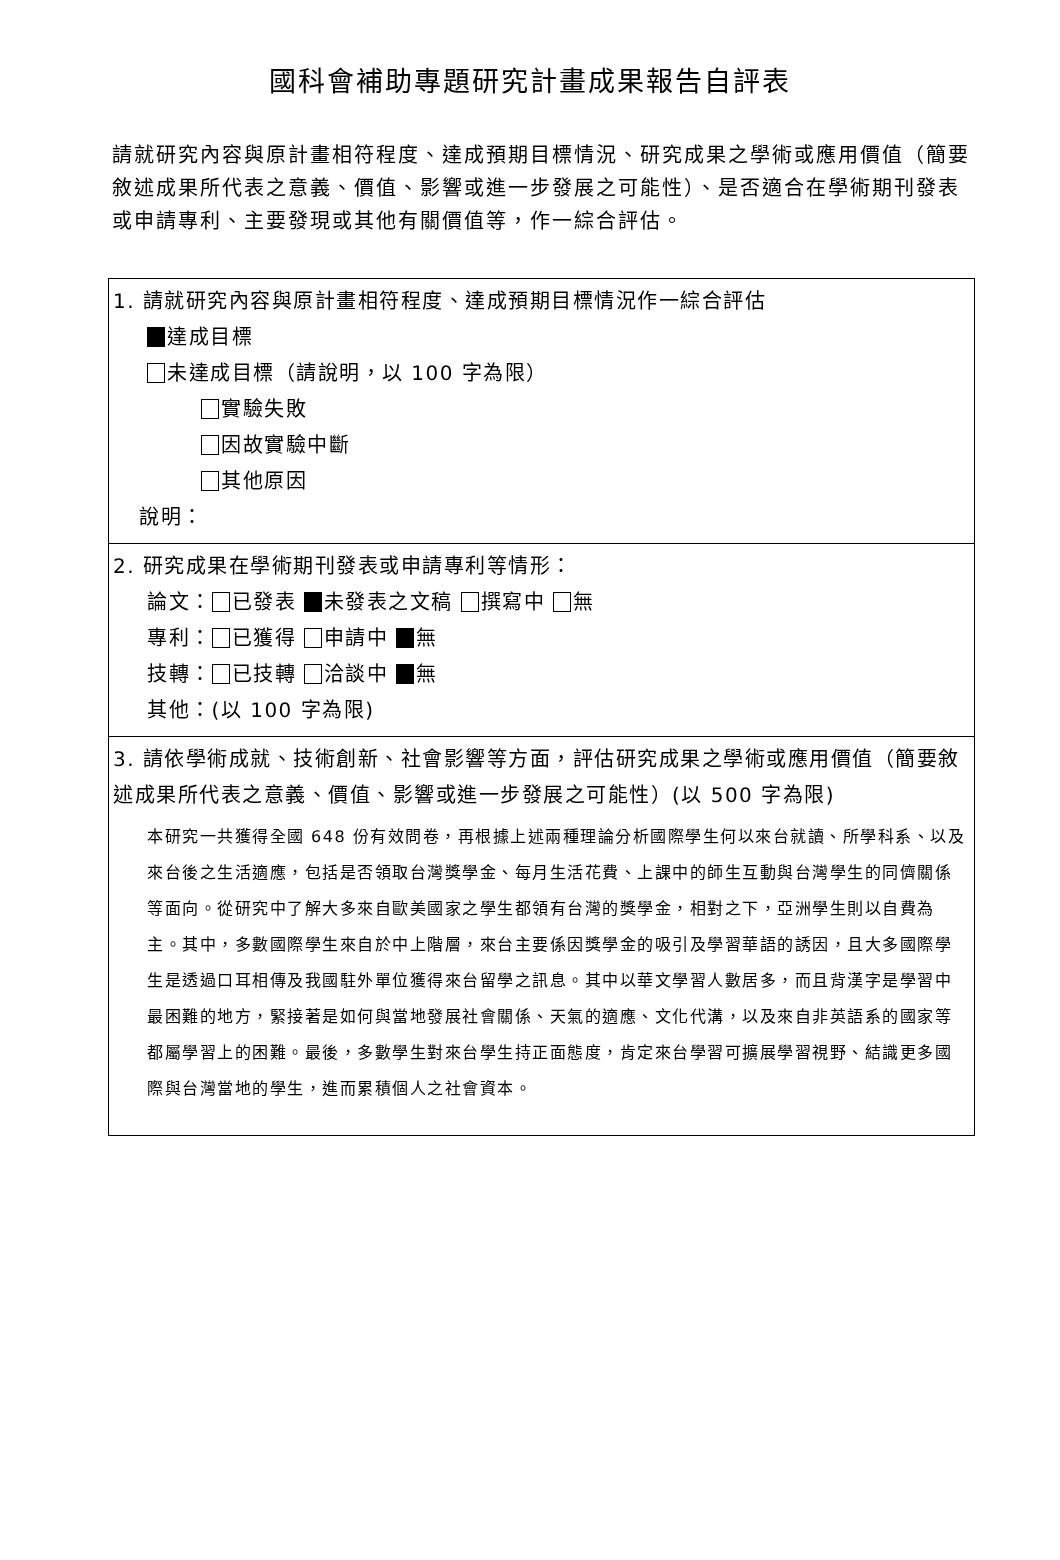國科會補助專題研究計畫成果報告自評表
請就研究內容與原計畫相符程度、達成預期目標情況、研究成果之學術或應用價值（簡要敘述成果所代表之意義、價值、影響或進一步發展之可能性）、是否適合在學術期刊發表或申請專利、主要發現或其他有關價值等，作一綜合評估。
| 1. 請就研究內容與原計畫相符程度、達成預期目標情況作一綜合評估 達成目標 未達成目標（請說明，以 100 字為限） 實驗失敗 因故實驗中斷 其他原因 說明： |
| 2. 研究成果在學術期刊發表或申請專利等情形： 論文： 已發表 未發表之文稿 撰寫中 無 專利： 已獲得 申請中 無 技轉： 已技轉 洽談中 無 其他：(以 100 字為限) |
| 3. 請依學術成就、技術創新、社會影響等方面，評估研究成果之學術或應用價值（簡要敘述成果所代表之意義、價值、影響或進一步發展之可能性）(以 500 字為限) 本研究一共獲得全國 648 份有效問卷，再根據上述兩種理論分析國際學生何以來台就讀、所學科系、以及來台後之生活適應，包括是否領取台灣獎學金、每月生活花費、上課中的師生互動與台灣學生的同儕關係等面向。從研究中了解大多來自歐美國家之學生都領有台灣的獎學金，相對之下，亞洲學生則以自費為主。其中，多數國際學生來自於中上階層，來台主要係因獎學金的吸引及學習華語的誘因，且大多國際學生是透過口耳相傳及我國駐外單位獲得來台留學之訊息。其中以華文學習人數居多，而且背漢字是學習中最困難的地方，緊接著是如何與當地發展社會關係、天氣的適應、文化代溝，以及來自非英語系的國家等都屬學習上的困難。最後，多數學生對來台學生持正面態度，肯定來台學習可擴展學習視野、結識更多國際與台灣當地的學生，進而累積個人之社會資本。 |